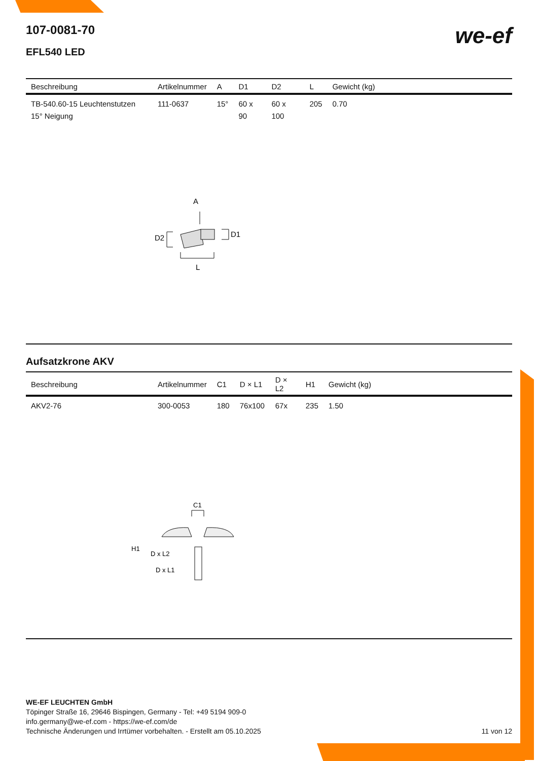we-ef
107-0081-70
EFL540 LED
| Beschreibung | Artikelnummer | A | D1 | D2 | L | Gewicht (kg) |
| --- | --- | --- | --- | --- | --- | --- |
| TB-540.60-15 Leuchtenstutzen 15° Neigung | 111-0637 | 15° | 60 x 90 | 60 x 100 | 205 | 0.70 |
A
D2
D1
L
Aufsatzkrone AKV
| Beschreibung | Artikelnummer | C1 | D × L1 | D × L2 | H1 | Gewicht (kg) |
| --- | --- | --- | --- | --- | --- | --- |
| AKV2-76 | 300-0053 | 180 | 76x100 | 67x | 235 | 1.50 |
C1
H1
D x L2
D x L1
WE-EF LEUCHTEN GmbH
Töpinger Straße 16, 29646 Bispingen, Germany - Tel: +49 5194 909-0
info.germany@we-ef.com - https://we-ef.com/de
Technische Änderungen und Irrtümer vorbehalten. - Erstellt am 05.10.2025 11 von 12